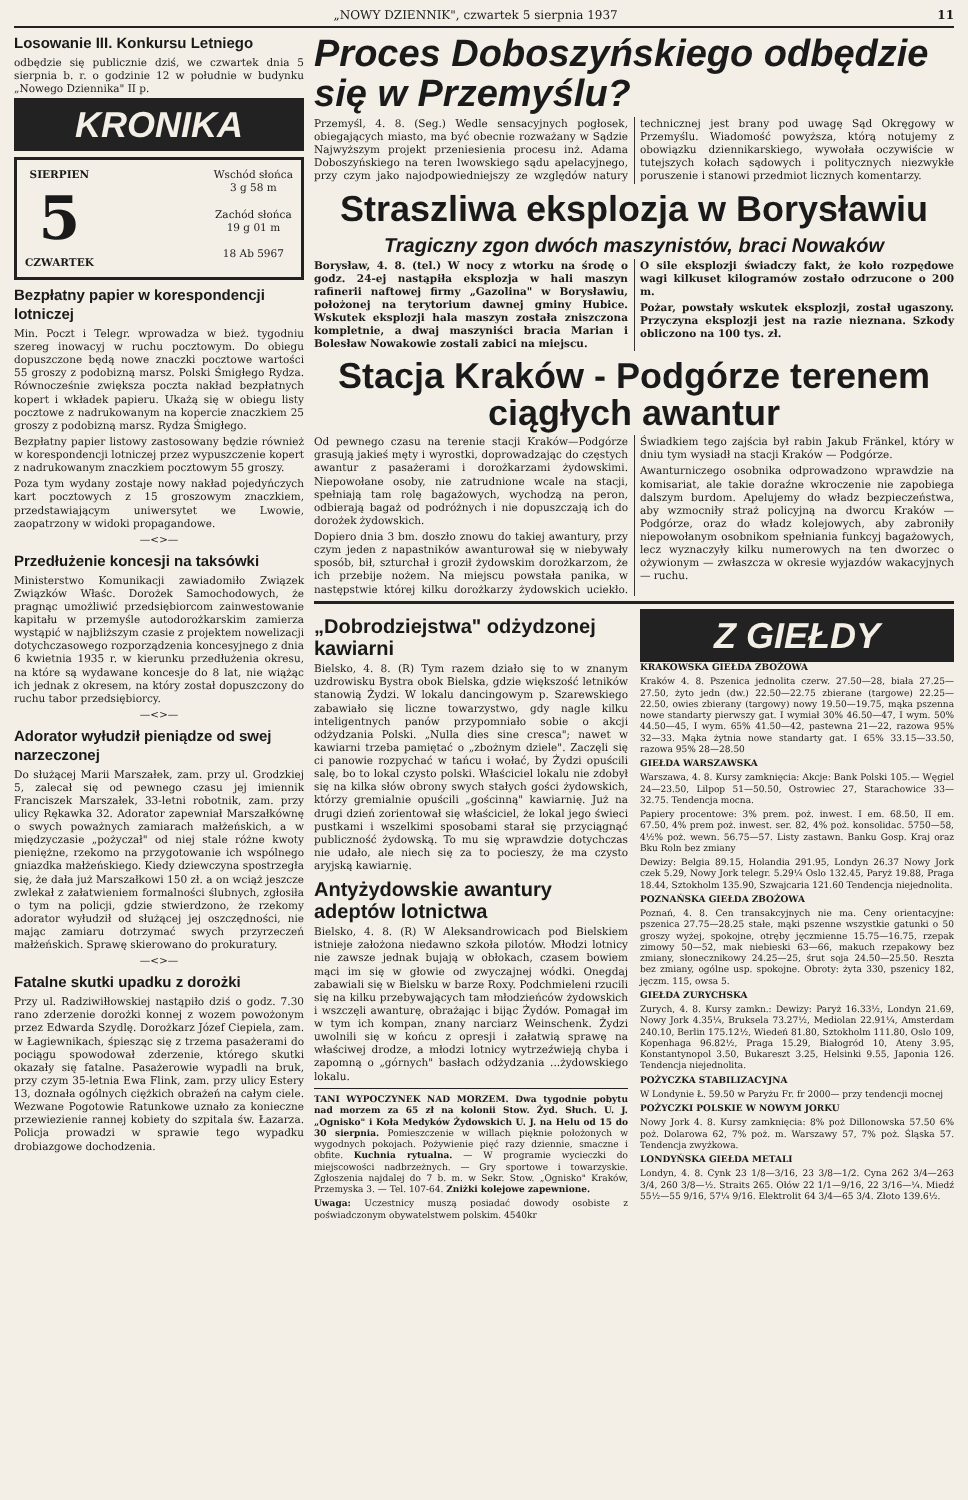„NOWY DZIENNIK", czwartek 5 sierpnia 1937 11
Losowanie III. Konkursu Letniego
odbędzie się publicznie dziś, we czwartek dnia 5 sierpnia b. r. o godzinie 12 w południe w budynku „Nowego Dziennika" II p.
KRONIKA
SIERPIEN
5
CZWARTEK
Wschód słońca
3 g 58 m
Zachód słońca
19 g 01 m
18 Ab 5967
Bezpłatny papier w korespondencji lotniczej
Min. Poczt i Telegr. wprowadza w bież. tygodniu szereg inowacyj w ruchu pocztowym. Do obiegu dopuszczone będą nowe znaczki pocztowe wartości 55 groszy z podobizną marsz. Polski Śmigłego Rydza. Równocześnie zwiększa poczta nakład bezpłatnych kopert i wkładek papieru. Ukażą się w obiegu listy pocztowe z nadrukowanym na kopercie znaczkiem 25 groszy z podobizną marsz. Rydza Śmigłego.
Bezpłatny papier listowy zastosowany będzie również w korespondencji lotniczej przez wypuszczenie kopert z nadrukowanym znaczkiem pocztowym 55 groszy.
Poza tym wydany zostaje nowy nakład pojedyńczych kart pocztowych z 15 groszowym znaczkiem, przedstawiającym uniwersytet we Lwowie, zaopatrzony w widoki propagandowe.
—<>—
Przedłużenie koncesji na taksówki
Ministerstwo Komunikacji zawiadomiło Związek Związków Właśc. Dorożek Samochodowych, że pragnąc umożliwić przedsiębiorcom zainwestowanie kapitału w przemyśle autodorożkarskim zamierza wystąpić w najbliższym czasie z projektem nowelizacji dotychczasowego rozporządzenia koncesyjnego z dnia 6 kwietnia 1935 r. w kierunku przedłużenia okresu, na które są wydawane koncesje do 8 lat, nie wiążąc ich jednak z okresem, na który został dopuszczony do ruchu tabor przedsiębiorcy.
—<>—
Adorator wyłudził pieniądze od swej narzeczonej
Do służącej Marii Marszałek, zam. przy ul. Grodzkiej 5, zalecał się od pewnego czasu jej imiennik Franciszek Marszałek, 33-letni robotnik, zam. przy ulicy Rękawka 32. Adorator zapewniał Marszałkównę o swych poważnych zamiarach małżeńskich, a w międzyczasie „pożyczał" od niej stale różne kwoty pieniężne, rzekomo na przygotowanie ich wspólnego gniazdka małżeńskiego. Kiedy dziewczyna spostrzegła się, że dała już Marszałkowi 150 zł. a on wciąż jeszcze zwlekał z załatwieniem formalności ślubnych, zgłosiła o tym na policji, gdzie stwierdzono, że rzekomy adorator wyłudził od służącej jej oszczędności, nie mając zamiaru dotrzymać swych przyrzeczeń małżeńskich. Sprawę skierowano do prokuratury.
—<>—
Fatalne skutki upadku z dorożki
Przy ul. Radziwiłłowskiej nastąpiło dziś o godz. 7.30 rano zderzenie dorożki konnej z wozem powożonym przez Edwarda Szydlę. Dorożkarz Józef Ciepiela, zam. w Łagiewnikach, śpiesząc się z trzema pasażerami do pociągu spowodował zderzenie, którego skutki okazały się fatalne. Pasażerowie wypadli na bruk, przy czym 35-letnia Ewa Flink, zam. przy ulicy Estery 13, doznała ogólnych ciężkich obrażeń na całym ciele. Wezwane Pogotowie Ratunkowe uznało za konieczne przewiezienie rannej kobiety do szpitala św. Łazarza. Policja prowadzi w sprawie tego wypadku drobiazgowe dochodzenia.
Proces Doboszyńskiego odbędzie się w Przemyślu?
Przemyśl, 4. 8. (Seg.) Wedle sensacyjnych pogłosek, obiegających miasto, ma być obecnie rozważany w Sądzie Najwyższym projekt przeniesienia procesu inż. Adama Doboszyńskiego na teren lwowskiego sądu apelacyjnego, przy czym jako najodpowiedniejszy ze względów natury technicznej jest brany pod uwagę Sąd Okręgowy w Przemyślu. Wiadomość powyższa, którą notujemy z obowiązku dziennikarskiego, wywołała oczywiście w tutejszych kołach sądowych i politycznych niezwykłe poruszenie i stanowi przedmiot licznych komentarzy.
Straszliwa eksplozja w Borysławiu
Tragiczny zgon dwóch maszynistów, braci Nowaków
Borysław, 4. 8. (tel.) W nocy z wtorku na środę o godz. 24-ej nastąpiła eksplozja w hali maszyn rafinerii naftowej firmy „Gazolina" w Borysławiu, położonej na terytorium dawnej gminy Hubice. Wskutek eksplozji hala maszyn została zniszczona kompletnie, a dwaj maszyniści bracia Marian i Bolesław Nowakowie zostali zabici na miejscu.
O sile eksplozji świadczy fakt, że koło rozpędowe wagi kilkuset kilogramów zostało odrzucone o 200 m.
Pożar, powstały wskutek eksplozji, został ugaszony. Przyczyna eksplozji jest na razie nieznana. Szkody obliczono na 100 tys. zł.
Stacja Kraków - Podgórze terenem ciągłych awantur
Od pewnego czasu na terenie stacji Kraków—Podgórze grasują jakieś męty i wyrostki, doprowadzając do częstych awantur z pasażerami i dorożkarzami żydowskimi. Niepowołane osoby, nie zatrudnione wcale na stacji, spełniają tam rolę bagażowych, wychodzą na peron, odbierają bagaż od podróżnych i nie dopuszczają ich do dorożek żydowskich.
Dopiero dnia 3 bm. doszło znowu do takiej awantury, przy czym jeden z napastników awanturował się w niebywały sposób, bił, szturchał i groził żydowskim dorożkarzom, że ich przebije nożem. Na miejscu powstała panika, w następstwie której kilku dorożkarzy żydowskich uciekło. Świadkiem tego zajścia był rabin Jakub Fränkel, który w dniu tym wysiadł na stacji Kraków — Podgórze.
Awanturniczego osobnika odprowadzono wprawdzie na komisariat, ale takie doraźne wkroczenie nie zapobiega dalszym burdom. Apelujemy do władz bezpieczeństwa, aby wzmocniły straż policyjną na dworcu Kraków — Podgórze, oraz do władz kolejowych, aby zabroniły niepowołanym osobnikom spełniania funkcyj bagażowych, lecz wyznaczyły kilku numerowych na ten dworzec o ożywionym — zwłaszcza w okresie wyjazdów wakacyjnych — ruchu.
„Dobrodziejstwa" odżydzonej kawiarni
Bielsko, 4. 8. (R) Tym razem działo się to w znanym uzdrowisku Bystra obok Bielska, gdzie większość letników stanowią Żydzi. W lokalu dancingowym p. Szarewskiego zabawiało się liczne towarzystwo, gdy nagle kilku inteligentnych panów przypomniało sobie o akcji odżydzania Polski. „Nulla dies sine cresca"; nawet w kawiarni trzeba pamiętać o „zbożnym dziele". Zaczęli się ci panowie rozpychać w tańcu i wołać, by Żydzi opuścili salę, bo to lokal czysto polski. Właściciel lokalu nie zdobył się na kilka słów obrony swych stałych gości żydowskich, którzy gremialnie opuścili „gościnną" kawiarnię. Już na drugi dzień zorientował się właściciel, że lokal jego świeci pustkami i wszelkimi sposobami starał się przyciągnąć publiczność żydowską. To mu się wprawdzie dotychczas nie udało, ale niech się za to pocieszy, że ma czysto aryjską kawiarnię.
Antyżydowskie awantury adeptów lotnictwa
Bielsko, 4. 8. (R) W Aleksandrowicach pod Bielskiem istnieje założona niedawno szkoła pilotów. Młodzi lotnicy nie zawsze jednak bujają w obłokach, czasem bowiem mąci im się w głowie od zwyczajnej wódki. Onegdaj zabawiali się w Bielsku w barze Roxy. Podchmieleni rzucili się na kilku przebywających tam młodzieńców żydowskich i wszczęli awanturę, obrażając i bijąc Żydów. Pomagał im w tym ich kompan, znany narciarz Weinschenk. Żydzi uwolnili się w końcu z opresji i załatwią sprawę na właściwej drodze, a młodzi lotnicy wytrzeźwieją chyba i zapomną o „górnych" basłach odżydzania ...żydowskiego lokalu.
TANI WYPOCZYNEK NAD MORZEM. Dwa tygodnie pobytu nad morzem za 65 zł na kolonii Stow. Żyd. Słuch. U. J. „Ognisko" i Koła Medyków Żydowskich U. J. na Helu od 15 do 30 sierpnia. Pomieszczenie w willach pięknie położonych w wygodnych pokojach. Pożywienie pięć razy dziennie, smaczne i obfite. Kuchnia rytualna. — W programie wycieczki do miejscowości nadbrzeżnych. — Gry sportowe i towarzyskie. Zgłoszenia najdalej do 7 b. m. w Sekr. Stow. „Ognisko" Kraków, Przemyska 3. — Tel. 107-64. Zniżki kolejowe zapewnione.
Uwaga: Uczestnicy muszą posiadać dowody osobiste z poświadczonym obywatelstwem polskim. 4540kr
Z GIEŁDY
KRAKOWSKA GIEŁDA ZBOŻOWA
Kraków 4. 8. Pszenica jednolita czerw. 27.50—28, biała 27.25—27.50, żyto jedn (dw.) 22.50—22.75 zbierane (targowe) 22.25—22.50, owies zbierany (targowy) nowy 19.50—19.75, mąka pszenna nowe standarty pierwszy gat. I wymiał 30% 46.50—47, I wym. 50% 44.50—45, I wym. 65% 41.50—42, pastewna 21—22, razowa 95% 32—33. Mąka żytnia nowe standarty gat. I 65% 33.15—33.50, razowa 95% 28—28.50
GIEŁDA WARSZAWSKA
Warszawa, 4. 8. Kursy zamknięcia: Akcje: Bank Polski 105.— Węgiel 24—23.50, Lilpop 51—50.50, Ostrowiec 27, Starachowice 33—32.75. Tendencja mocna.
Papiery procentowe: 3% prem. poż. inwest. I em. 68.50, II em. 67.50, 4% prem poż. inwest. ser. 82, 4% poż. konsolidac. 5750—58, 4½% poż. wewn. 56.75—57. Listy zastawn. Banku Gosp. Kraj oraz Bku Roln bez zmiany
Dewizy: Belgia 89.15, Holandia 291.95, Londyn 26.37 Nowy Jork czek 5.29, Nowy Jork telegr. 5.29¼ Oslo 132.45, Paryż 19.88, Praga 18.44, Sztokholm 135.90, Szwajcaria 121.60 Tendencja niejednolita.
POZNAŃSKA GIEŁDA ZBOŻOWA
Poznań, 4. 8. Cen transakcyjnych nie ma. Ceny orientacyjne: pszenica 27.75—28.25 stałe, mąki pszenne wszystkie gatunki o 50 groszy wyżej, spokojne, otręby jęczmienne 15.75—16.75, rzepak zimowy 50—52, mak niebieski 63—66, makuch rzepakowy bez zmiany, słonecznikowy 24.25—25, śrut soja 24.50—25.50. Reszta bez zmiany, ogólne usp. spokojne. Obroty: żyta 330, pszenicy 182, jęczm. 115, owsa 5.
GIEŁDA ZURYCHSKA
Zurych, 4. 8. Kursy zamkn.: Dewizy: Paryż 16.33½, Londyn 21.69, Nowy Jork 4.35¼, Bruksela 73.27½, Mediolan 22.91¼, Amsterdam 240.10, Berlin 175.12½, Wiedeń 81.80, Sztokholm 111.80, Oslo 109, Kopenhaga 96.82½, Praga 15.29, Białogród 10, Ateny 3.95, Konstantynopol 3.50, Bukareszt 3.25, Helsinki 9.55, Japonia 126. Tendencja niejednolita.
POŻYCZKA STABILIZACYJNA
W Londynie Ł. 59.50 w Paryżu Fr. fr 2000— przy tendencji mocnej
POŻYCZKI POLSKIE W NOWYM JORKU
Nowy Jork 4. 8. Kursy zamknięcia: 8% poż Dillonowska 57.50 6% poż. Dolarowa 62, 7% poż. m. Warszawy 57, 7% poż. Śląska 57. Tendencja zwyżkowa.
LONDYŃSKA GIEŁDA METALI
Londyn, 4. 8. Cynk 23 1/8—3/16, 23 3/8—1/2. Cyna 262 3/4—263 3/4, 260 3/8—½. Straits 265. Ołów 22 1/1—9/16, 22 3/16—¼. Miedź 55½—55 9/16, 57¼ 9/16. Elektrolit 64 3/4—65 3/4. Złoto 139.6½.